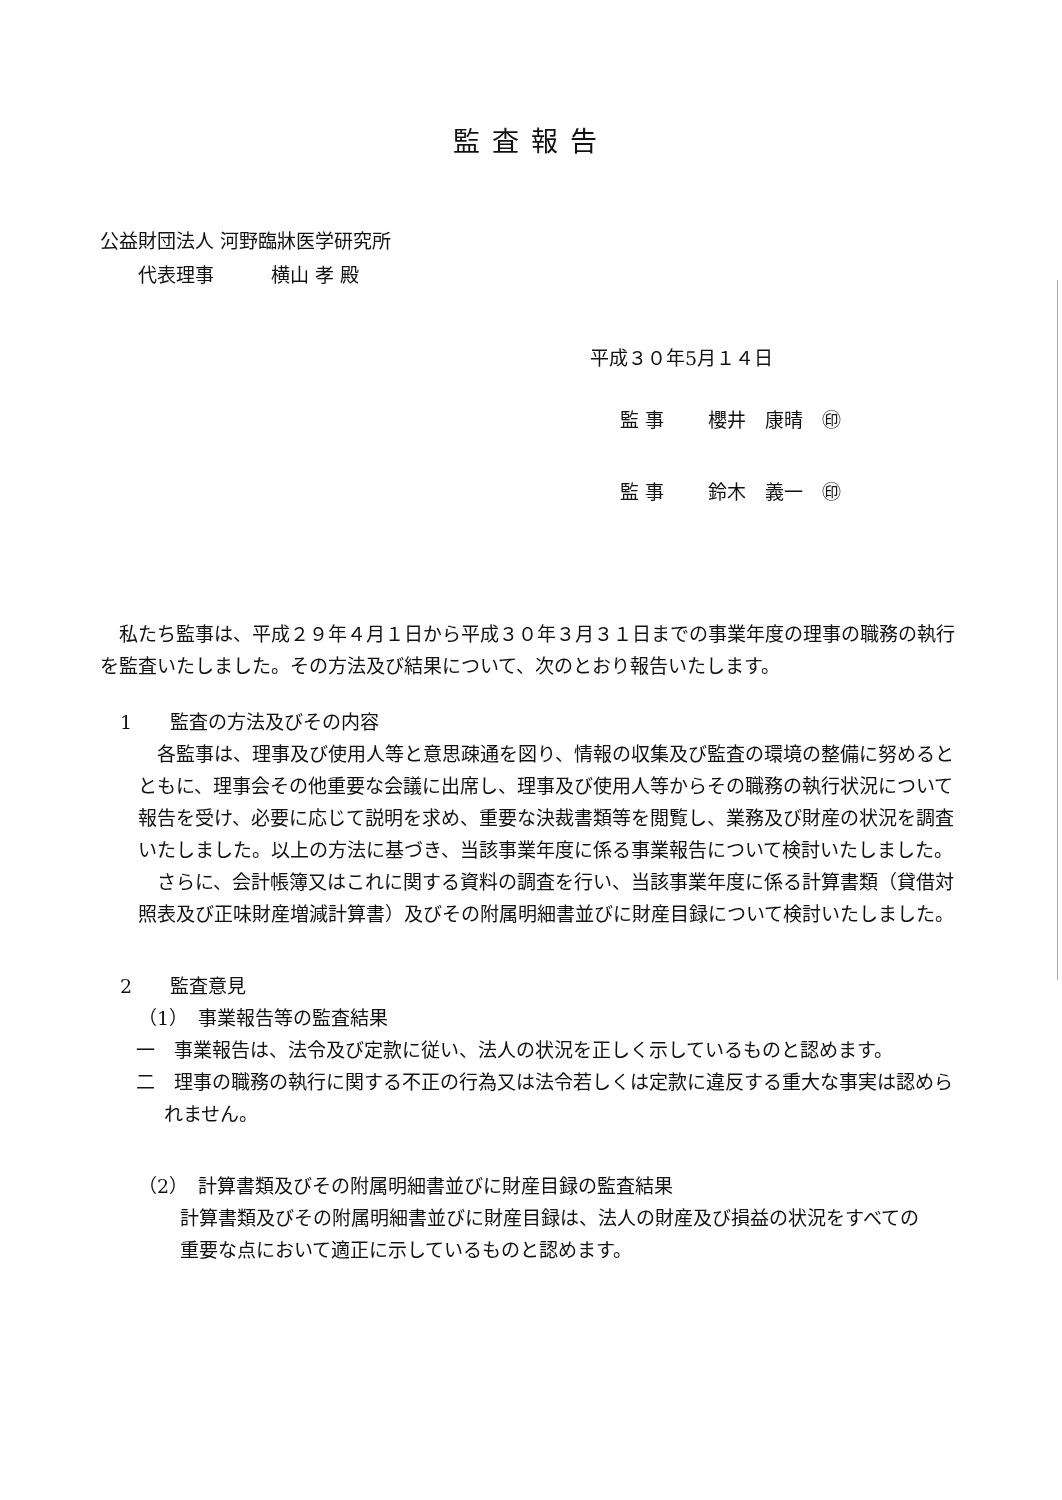監査報告
公益財団法人 河野臨牀医学研究所
　　代表理事　　　横山 孝 殿
平成３０年5月１４日
監 事　　 櫻井　康晴　㊞
監 事　　 鈴木　義一　㊞
　私たち監事は、平成２９年４月１日から平成３０年３月３１日までの事業年度の理事の職務の執行を監査いたしました。その方法及び結果について、次のとおり報告いたします。
1　　監査の方法及びその内容
　各監事は、理事及び使用人等と意思疎通を図り、情報の収集及び監査の環境の整備に努めるとともに、理事会その他重要な会議に出席し、理事及び使用人等からその職務の執行状況について報告を受け、必要に応じて説明を求め、重要な決裁書類等を閲覧し、業務及び財産の状況を調査いたしました。以上の方法に基づき、当該事業年度に係る事業報告について検討いたしました。
　さらに、会計帳簿又はこれに関する資料の調査を行い、当該事業年度に係る計算書類（貸借対照表及び正味財産増減計算書）及びその附属明細書並びに財産目録について検討いたしました。
2　　監査意見
（1）　事業報告等の監査結果
一　事業報告は、法令及び定款に従い、法人の状況を正しく示しているものと認めます。
二　理事の職務の執行に関する不正の行為又は法令若しくは定款に違反する重大な事実は認められません。
（2）　計算書類及びその附属明細書並びに財産目録の監査結果
計算書類及びその附属明細書並びに財産目録は、法人の財産及び損益の状況をすべての重要な点において適正に示しているものと認めます。